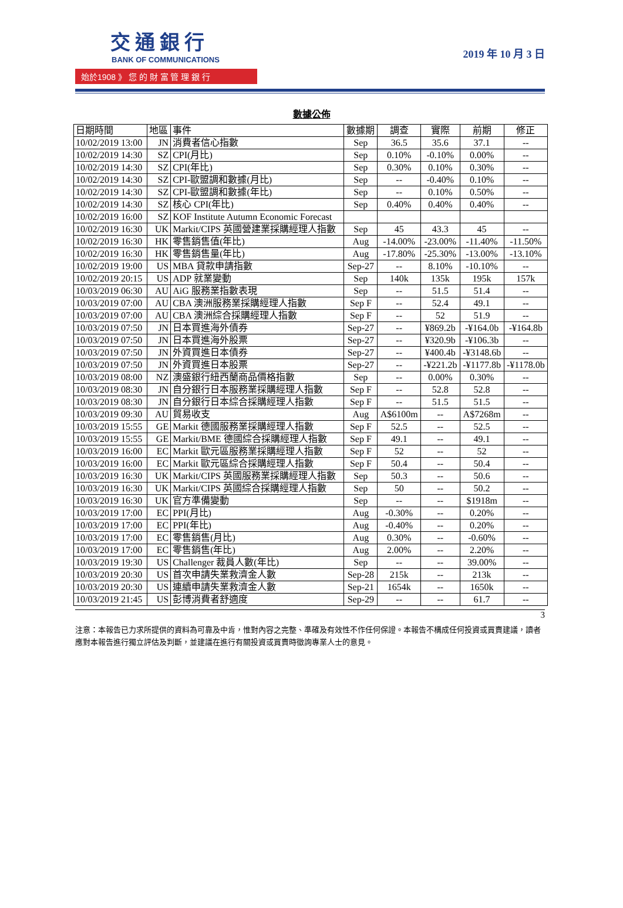交通銀行
BANK OF COMMUNICATIONS
始於1908 》 您 的 財 富 管 理 銀 行
2019 年 10 月 3 日
數據公佈
| 日期時間 | 地區 | 事件 | 數據期 | 調查 | 實際 | 前期 | 修正 |
| --- | --- | --- | --- | --- | --- | --- | --- |
| 10/02/2019 13:00 | JN | 消費者信心指數 | Sep | 36.5 | 35.6 | 37.1 | -- |
| 10/02/2019 14:30 | SZ | CPI(月比) | Sep | 0.10% | -0.10% | 0.00% | -- |
| 10/02/2019 14:30 | SZ | CPI(年比) | Sep | 0.30% | 0.10% | 0.30% | -- |
| 10/02/2019 14:30 | SZ | CPI-歐盟調和數據(月比) | Sep | -- | -0.40% | 0.10% | -- |
| 10/02/2019 14:30 | SZ | CPI-歐盟調和數據(年比) | Sep | -- | 0.10% | 0.50% | -- |
| 10/02/2019 14:30 | SZ | 核心 CPI(年比) | Sep | 0.40% | 0.40% | 0.40% | -- |
| 10/02/2019 16:00 | SZ | KOF Institute Autumn Economic Forecast | | | | | |
| 10/02/2019 16:30 | UK | Markit/CIPS 英國營建業採購經理人指數 | Sep | 45 | 43.3 | 45 | -- |
| 10/02/2019 16:30 | HK | 零售銷售值(年比) | Aug | -14.00% | -23.00% | -11.40% | -11.50% |
| 10/02/2019 16:30 | HK | 零售銷售量(年比) | Aug | -17.80% | -25.30% | -13.00% | -13.10% |
| 10/02/2019 19:00 | US | MBA 貸款申請指數 | Sep-27 | -- | 8.10% | -10.10% | -- |
| 10/02/2019 20:15 | US | ADP 就業變動 | Sep | 140k | 135k | 195k | 157k |
| 10/03/2019 06:30 | AU | AiG 服務業指數表現 | Sep | -- | 51.5 | 51.4 | -- |
| 10/03/2019 07:00 | AU | CBA 澳洲服務業採購經理人指數 | Sep F | -- | 52.4 | 49.1 | -- |
| 10/03/2019 07:00 | AU | CBA 澳洲綜合採購經理人指數 | Sep F | -- | 52 | 51.9 | -- |
| 10/03/2019 07:50 | JN | 日本買進海外債券 | Sep-27 | -- | ¥869.2b | -¥164.0b | -¥164.8b |
| 10/03/2019 07:50 | JN | 日本買進海外股票 | Sep-27 | -- | ¥320.9b | -¥106.3b | -- |
| 10/03/2019 07:50 | JN | 外資買進日本債券 | Sep-27 | -- | ¥400.4b | -¥3148.6b | -- |
| 10/03/2019 07:50 | JN | 外資買進日本股票 | Sep-27 | -- | -¥221.2b | -¥1177.8b | -¥1178.0b |
| 10/03/2019 08:00 | NZ | 澳盛銀行紐西蘭商品價格指數 | Sep | -- | 0.00% | 0.30% | -- |
| 10/03/2019 08:30 | JN | 自分銀行日本服務業採購經理人指數 | Sep F | -- | 52.8 | 52.8 | -- |
| 10/03/2019 08:30 | JN | 自分銀行日本綜合採購經理人指數 | Sep F | -- | 51.5 | 51.5 | -- |
| 10/03/2019 09:30 | AU | 貿易收支 | Aug | A$6100m | -- | A$7268m | -- |
| 10/03/2019 15:55 | GE | Markit 德國服務業採購經理人指數 | Sep F | 52.5 | -- | 52.5 | -- |
| 10/03/2019 15:55 | GE | Markit/BME 德國綜合採購經理人指數 | Sep F | 49.1 | -- | 49.1 | -- |
| 10/03/2019 16:00 | EC | Markit 歐元區服務業採購經理人指數 | Sep F | 52 | -- | 52 | -- |
| 10/03/2019 16:00 | EC | Markit 歐元區綜合採購經理人指數 | Sep F | 50.4 | -- | 50.4 | -- |
| 10/03/2019 16:30 | UK | Markit/CIPS 英國服務業採購經理人指數 | Sep | 50.3 | -- | 50.6 | -- |
| 10/03/2019 16:30 | UK | Markit/CIPS 英國綜合採購經理人指數 | Sep | 50 | -- | 50.2 | -- |
| 10/03/2019 16:30 | UK | 官方準備變動 | Sep | -- | -- | $1918m | -- |
| 10/03/2019 17:00 | EC | PPI(月比) | Aug | -0.30% | -- | 0.20% | -- |
| 10/03/2019 17:00 | EC | PPI(年比) | Aug | -0.40% | -- | 0.20% | -- |
| 10/03/2019 17:00 | EC | 零售銷售(月比) | Aug | 0.30% | -- | -0.60% | -- |
| 10/03/2019 17:00 | EC | 零售銷售(年比) | Aug | 2.00% | -- | 2.20% | -- |
| 10/03/2019 19:30 | US | Challenger 裁員人數(年比) | Sep | -- | -- | 39.00% | -- |
| 10/03/2019 20:30 | US | 首次申請失業救濟金人數 | Sep-28 | 215k | -- | 213k | -- |
| 10/03/2019 20:30 | US | 連續申請失業救濟金人數 | Sep-21 | 1654k | -- | 1650k | -- |
| 10/03/2019 21:45 | US | 彭博消費者舒適度 | Sep-29 | -- | -- | 61.7 | -- |
3
注意：本報告已力求所提供的資料為可靠及中肯，惟對內容之完整、準確及有效性不作任何保證。本報告不構成任何投資或買賣建議，讀者應對本報告進行獨立評估及判斷，並建議在進行有關投資或買賣時徵詢專業人士的意見。